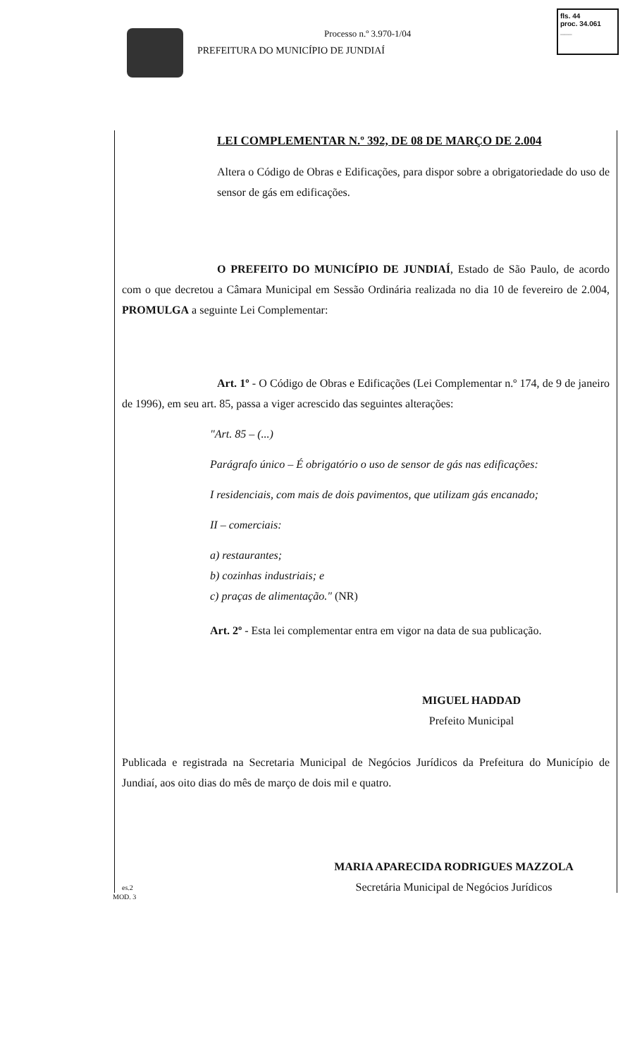fls. 44
proc. 34.061
___
Processo n.º 3.970-1/04
PREFEITURA DO MUNICÍPIO DE JUNDIAÍ
LEI COMPLEMENTAR N.º 392, DE 08 DE MARÇO DE 2.004
Altera o Código de Obras e Edificações, para dispor sobre a obrigatoriedade do uso de sensor de gás em edificações.
O PREFEITO DO MUNICÍPIO DE JUNDIAÍ, Estado de São Paulo, de acordo com o que decretou a Câmara Municipal em Sessão Ordinária realizada no dia 10 de fevereiro de 2.004, PROMULGA a seguinte Lei Complementar:
Art. 1º - O Código de Obras e Edificações (Lei Complementar n.º 174, de 9 de janeiro de 1996), em seu art. 85, passa a viger acrescido das seguintes alterações:
"Art. 85 – (...)
Parágrafo único – É obrigatório o uso de sensor de gás nas edificações:
I residenciais, com mais de dois pavimentos, que utilizam gás encanado;
II – comerciais:
a) restaurantes;
b) cozinhas industriais; e
c) praças de alimentação." (NR)
Art. 2º - Esta lei complementar entra em vigor na data de sua publicação.
MIGUEL HADDAD
Prefeito Municipal
Publicada e registrada na Secretaria Municipal de Negócios Jurídicos da Prefeitura do Município de Jundiaí, aos oito dias do mês de março de dois mil e quatro.
MARIA APARECIDA RODRIGUES MAZZOLA
Secretária Municipal de Negócios Jurídicos
es.2
MOD. 3